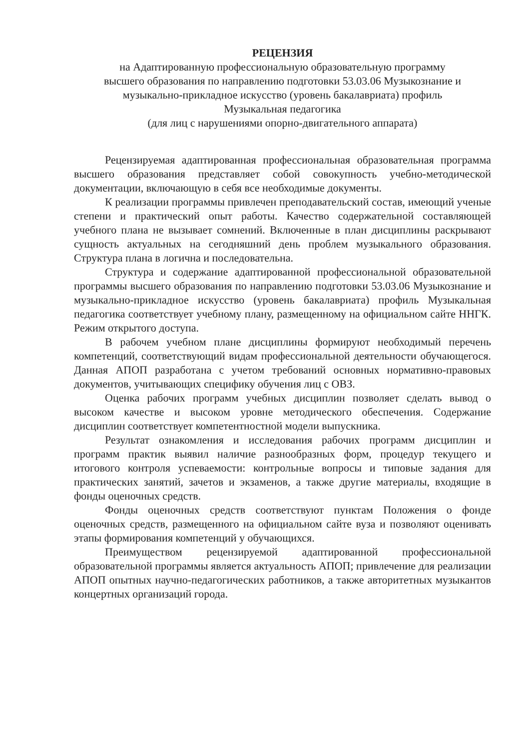РЕЦЕНЗИЯ
на Адаптированную профессиональную образовательную программу
высшего образования по направлению подготовки 53.03.06 Музыкознание и
музыкально-прикладное искусство (уровень бакалавриата) профиль
Музыкальная педагогика
(для лиц с нарушениями опорно-двигательного аппарата)
Рецензируемая адаптированная профессиональная образовательная программа высшего образования представляет собой совокупность учебно-методической документации, включающую в себя все необходимые документы.
К реализации программы привлечен преподавательский состав, имеющий ученые степени и практический опыт работы. Качество содержательной составляющей учебного плана не вызывает сомнений. Включенные в план дисциплины раскрывают сущность актуальных на сегодняшний день проблем музыкального образования. Структура плана в логична и последовательна.
Структура и содержание адаптированной профессиональной образовательной программы высшего образования по направлению подготовки 53.03.06 Музыкознание и музыкально-прикладное искусство (уровень бакалавриата) профиль Музыкальная педагогика соответствует учебному плану, размещенному на официальном сайте ННГК. Режим открытого доступа.
В рабочем учебном плане дисциплины формируют необходимый перечень компетенций, соответствующий видам профессиональной деятельности обучающегося. Данная АПОП разработана с учетом требований основных нормативно-правовых документов, учитывающих специфику обучения лиц с ОВЗ.
Оценка рабочих программ учебных дисциплин позволяет сделать вывод о высоком качестве и высоком уровне методического обеспечения. Содержание дисциплин соответствует компетентностной модели выпускника.
Результат ознакомления и исследования рабочих программ дисциплин и программ практик выявил наличие разнообразных форм, процедур текущего и итогового контроля успеваемости: контрольные вопросы и типовые задания для практических занятий, зачетов и экзаменов, а также другие материалы, входящие в фонды оценочных средств.
Фонды оценочных средств соответствуют пунктам Положения о фонде оценочных средств, размещенного на официальном сайте вуза и позволяют оценивать этапы формирования компетенций у обучающихся.
Преимуществом рецензируемой адаптированной профессиональной образовательной программы является актуальность АПОП; привлечение для реализации АПОП опытных научно-педагогических работников, а также авторитетных музыкантов концертных организаций города.